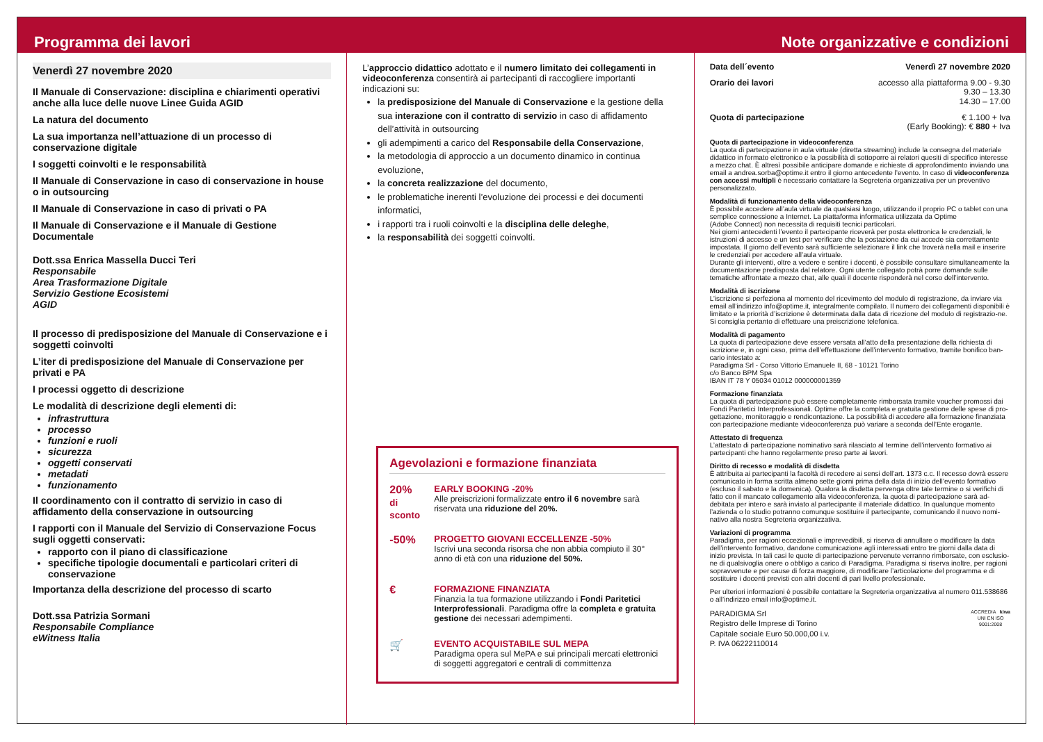Programma dei lavori Note organizzative e condizioni
Venerdì 27 novembre 2020
Il Manuale di Conservazione: disciplina e chiarimenti operativi anche alla luce delle nuove Linee Guida AGID
La natura del documento
La sua importanza nell’attuazione di un processo di conservazione digitale
I soggetti coinvolti e le responsabilità
Il Manuale di Conservazione in caso di conservazione in house o in outsourcing
Il Manuale di Conservazione in caso di privati o PA
Il Manuale di Conservazione e il Manuale di Gestione Documentale
Dott.ssa Enrica Massella Ducci Teri
Responsabile
Area Trasformazione Digitale
Servizio Gestione Ecosistemi
AGID
Il processo di predisposizione del Manuale di Conservazione e i soggetti coinvolti
L’iter di predisposizione del Manuale di Conservazione per privati e PA
I processi oggetto di descrizione
Le modalità di descrizione degli elementi di:
infrastruttura
processo
funzioni e ruoli
sicurezza
oggetti conservati
metadati
funzionamento
Il coordinamento con il contratto di servizio in caso di affidamento della conservazione in outsourcing
I rapporti con il Manuale del Servizio di Conservazione Focus sugli oggetti conservati:
rapporto con il piano di classificazione
specifiche tipologie documentali e particolari criteri di conservazione
Importanza della descrizione del processo di scarto
Dott.ssa Patrizia Sormani
Responsabile Compliance
eWitness Italia
L’approccio didattico adottato e il numero limitato dei collegamenti in videoconferenza consentirà ai partecipanti di raccogliere importanti indicazioni su:
la predisposizione del Manuale di Conservazione e la gestione della sua interazione con il contratto di servizio in caso di affidamento dell’attività in outsourcing
gli adempimenti a carico del Responsabile della Conservazione,
la metodologia di approccio a un documento dinamico in continua evoluzione,
la concreta realizzazione del documento,
le problematiche inerenti l’evoluzione dei processi e dei documenti informatici,
i rapporti tra i ruoli coinvolti e la disciplina delle deleghe,
la responsabilità dei soggetti coinvolti.
Agevolazioni e formazione finanziata
20%
di sconto
EARLY BOOKING -20%
Alle preiscrizioni formalizzate entro il 6 novembre sarà riservata una riduzione del 20%.
-50%
PROGETTO GIOVANI ECCELLENZE -50%
Iscrivi una seconda risorsa che non abbia compiuto il 30° anno di età con una riduzione del 50%.
€
FORMAZIONE FINANZIATA
Finanzia la tua formazione utilizzando i Fondi Paritetici Interprofessionali. Paradigma offre la completa e gratuita gestione dei necessari adempimenti.
🛒
EVENTO ACQUISTABILE SUL MEPA
Paradigma opera sul MePA e sui principali mercati elettronici di soggetti aggregatori e centrali di committenza
Data dell´evento Venerdì 27 novembre 2020
Orario dei lavori accesso alla piattaforma 9.00 - 9.30
9.30 – 13.30
14.30 – 17.00
Quota di partecipazione € 1.100 + Iva
(Early Booking): € 880 + Iva
Quota di partecipazione in videoconferenza
La quota di partecipazione in aula virtuale (diretta streaming) include la consegna del materiale didattico in formato elettronico e la possibilità di sottoporre ai relatori quesiti di specifico interesse a mezzo chat. È altresì possibile anticipare domande e richieste di approfondimento inviando una email a andrea.sorba@optime.it entro il giorno antecedente l’evento. In caso di videoconferenza con accessi multipli è necessario contattare la Segreteria organizzativa per un preventivo personalizzato.
Modalità di funzionamento della videoconferenza
È possibile accedere all’aula virtuale da qualsiasi luogo, utilizzando il proprio PC o tablet con una semplice connessione a Internet. La piattaforma informatica utilizzata da Optime
(Adobe Connect) non necessita di requisiti tecnici particolari.
Nei giorni antecedenti l’evento il partecipante riceverà per posta elettronica le credenziali, le istruzioni di accesso e un test per verificare che la postazione da cui accede sia correttamente impostata. Il giorno dell’evento sarà sufficiente selezionare il link che troverà nella mail e inserire le credenziali per accedere all’aula virtuale.
Durante gli interventi, oltre a vedere e sentire i docenti, è possibile consultare simultaneamente la documentazione predisposta dal relatore. Ogni utente collegato potrà porre domande sulle tematiche affrontate a mezzo chat, alle quali il docente risponderà nel corso dell’intervento.
Modalità di iscrizione
L’iscrizione si perfeziona al momento del ricevimento del modulo di registrazione, da inviare via email all’indirizzo info@optime.it, integralmente compilato. Il numero dei collegamenti disponibili è limitato e la priorità d’iscrizione è determinata dalla data di ricezione del modulo di registrazio-ne. Si consiglia pertanto di effettuare una preiscrizione telefonica.
Modalità di pagamento
La quota di partecipazione deve essere versata all’atto della presentazione della richiesta di iscrizione e, in ogni caso, prima dell’effettuazione dell’intervento formativo, tramite bonifico ban-cario intestato a:
Paradigma Srl - Corso Vittorio Emanuele II, 68 - 10121 Torino
c/o Banco BPM Spa
IBAN IT 78 Y 05034 01012 000000001359
Formazione finanziata
La quota di partecipazione può essere completamente rimborsata tramite voucher promossi dai Fondi Paritetici Interprofessionali. Optime offre la completa e gratuita gestione delle spese di pro-gettazione, monitoraggio e rendicontazione. La possibilità di accedere alla formazione finanziata con partecipazione mediante videoconferenza può variare a seconda dell’Ente erogante.
Attestato di frequenza
L’attestato di partecipazione nominativo sarà rilasciato al termine dell’intervento formativo ai partecipanti che hanno regolarmente preso parte ai lavori.
Diritto di recesso e modalità di disdetta
È attribuita ai partecipanti la facoltà di recedere ai sensi dell’art. 1373 c.c. Il recesso dovrà essere comunicato in forma scritta almeno sette giorni prima della data di inizio dell’evento formativo (escluso il sabato e la domenica). Qualora la disdetta pervenga oltre tale termine o si verifichi di fatto con il mancato collegamento alla videoconferenza, la quota di partecipazione sarà ad-debitata per intero e sarà inviato al partecipante il materiale didattico. In qualunque momento l’azienda o lo studio potranno comunque sostituire il partecipante, comunicando il nuovo nomi-nativo alla nostra Segreteria organizzativa.
Variazioni di programma
Paradigma, per ragioni eccezionali e imprevedibili, si riserva di annullare o modificare la data dell’intervento formativo, dandone comunicazione agli interessati entro tre giorni dalla data di inizio prevista. In tali casi le quote di partecipazione pervenute verranno rimborsate, con esclusio-ne di qualsivoglia onere o obbligo a carico di Paradigma. Paradigma si riserva inoltre, per ragioni sopravvenute e per cause di forza maggiore, di modificare l’articolazione del programma e di sostituire i docenti previsti con altri docenti di pari livello professionale.
Per ulteriori informazioni è possibile contattare la Segreteria organizzativa al numero 011.538686 o all’indirizzo email info@optime.it.
PARADIGMA Srl
Registro delle Imprese di Torino
Capitale sociale Euro 50.000,00 i.v.
P. IVA 06222110014
ACCREDIA kiwa
UNI EN ISO
9001:2008